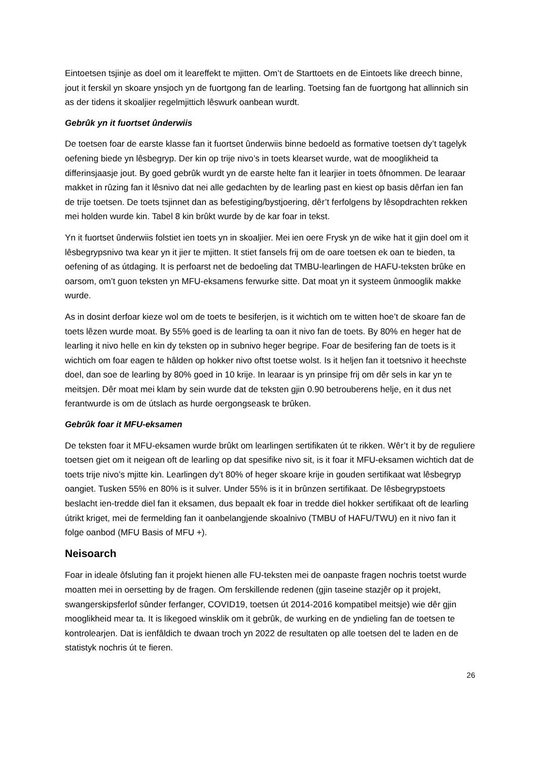Eintoetsen tsjinje as doel om it leareffekt te mjitten. Om’t de Starttoets en de Eintoets like dreech binne, jout it ferskil yn skoare ynsjoch yn de fuortgong fan de learling. Toetsing fan de fuortgong hat allinnich sin as der tidens it skoaljier regelmjittich lêswurk oanbean wurdt.
Gebrûk yn it fuortset ûnderwiis
De toetsen foar de earste klasse fan it fuortset ûnderwiis binne bedoeld as formative toetsen dy’t tagelyk oefening biede yn lêsbegryp. Der kin op trije nivo’s in toets klearset wurde, wat de mooglikheid ta differinsjaasje jout. By goed gebrûk wurdt yn de earste helte fan it learjier in toets ôfnommen. De learaar makket in rûzing fan it lêsnivo dat nei alle gedachten by de learling past en kiest op basis dêrfan ien fan de trije toetsen. De toets tsjinnet dan as befestiging/bystjoering, dêr’t ferfolgens by lêsopdrachten rekken mei holden wurde kin. Tabel 8 kin brûkt wurde by de kar foar in tekst.
Yn it fuortset ûnderwiis folstiet ien toets yn in skoaljier. Mei ien oere Frysk yn de wike hat it gjin doel om it lêsbegrypsnivo twa kear yn it jier te mjitten. It stiet fansels frij om de oare toetsen ek oan te bieden, ta oefening of as útdaging. It is perfoarst net de bedoeling dat TMBU-learlingen de HAFU-teksten brûke en oarsom, om’t guon teksten yn MFU-eksamens ferwurke sitte. Dat moat yn it systeem ûnmooglik makke wurde.
As in dosint derfoar kieze wol om de toets te besiferjen, is it wichtich om te witten hoe’t de skoare fan de toets lêzen wurde moat. By 55% goed is de learling ta oan it nivo fan de toets. By 80% en heger hat de learling it nivo helle en kin dy teksten op in subnivo heger begripe. Foar de besifering fan de toets is it wichtich om foar eagen te hâlden op hokker nivo oftst toetse wolst. Is it heljen fan it toetsnivo it heechste doel, dan soe de learling by 80% goed in 10 krije. In learaar is yn prinsipe frij om dêr sels in kar yn te meitsjen. Dêr moat mei klam by sein wurde dat de teksten gjin 0.90 betrouberens helje, en it dus net ferantwurde is om de útslach as hurde oergongseask te brûken.
Gebrûk foar it MFU-eksamen
De teksten foar it MFU-eksamen wurde brûkt om learlingen sertifikaten út te rikken. Wêr’t it by de reguliere toetsen giet om it neigean oft de learling op dat spesifike nivo sit, is it foar it MFU-eksamen wichtich dat de toets trije nivo’s mjitte kin. Learlingen dy’t 80% of heger skoare krije in gouden sertifikaat wat lêsbegryp oangiet. Tusken 55% en 80% is it sulver. Under 55% is it in brûnzen sertifikaat. De lêsbegrypstoets beslacht ien-tredde diel fan it eksamen, dus bepaalt ek foar in tredde diel hokker sertifikaat oft de learling útrikt kriget, mei de fermelding fan it oanbelangjende skoalnivo (TMBU of HAFU/TWU) en it nivo fan it folge oanbod (MFU Basis of MFU +).
Neisoarch
Foar in ideale ôfsluting fan it projekt hienen alle FU-teksten mei de oanpaste fragen nochris toetst wurde moatten mei in oersetting by de fragen. Om ferskillende redenen (gjin taseine stazjêr op it projekt, swangerskipsferlof sûnder ferfanger, COVID19, toetsen út 2014-2016 kompatibel meitsje) wie dêr gjin mooglikheid mear ta. It is likegoed winsklik om it gebrûk, de wurking en de yndieling fan de toetsen te kontrolearjen. Dat is ienfâldich te dwaan troch yn 2022 de resultaten op alle toetsen del te laden en de statistyk nochris út te fieren.
26